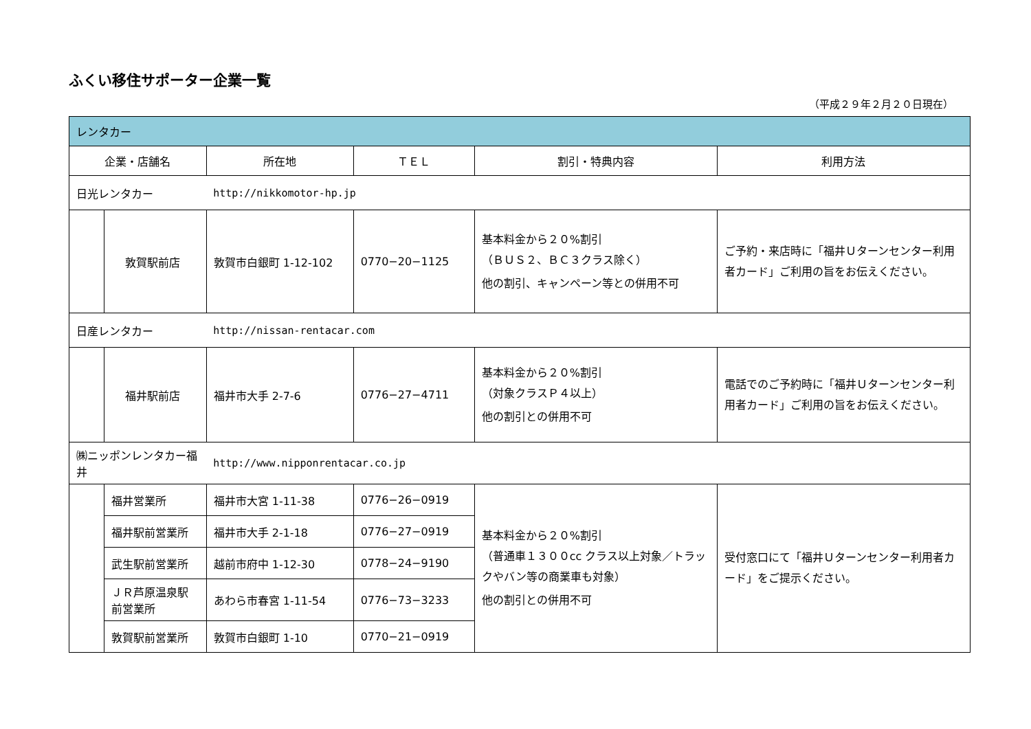ふくい移住サポーター企業一覧
（平成２９年２月２０日現在）
| レンタカー | | | | | |
| 企業・店舗名 | | 所在地 | ＴＥＬ | 割引・特典内容 | 利用方法 |
| 日光レンタカー | | http://nikkomotor-hp.jp | | | |
| | 敦賀駅前店 | 敦賀市白銀町 1-12-102 | 0770−20−1125 | 基本料金から２０%割引 （ＢＵＳ２、ＢＣ３クラス除く） 他の割引、キャンペーン等との併用不可 | ご予約・来店時に「福井Ｕターンセンター利用者カード」ご利用の旨をお伝えください。 |
| 日産レンタカー | | http://nissan-rentacar.com | | | |
| | 福井駅前店 | 福井市大手 2-7-6 | 0776−27−4711 | 基本料金から２０%割引 （対象クラスＰ４以上） 他の割引との併用不可 | 電話でのご予約時に「福井Ｕターンセンター利用者カード」ご利用の旨をお伝えください。 |
| ㈱ニッポンレンタカー福井 | | http://www.nipponrentacar.co.jp | | | |
| | 福井営業所 | 福井市大宮 1-11-38 | 0776−26−0919 | 基本料金から２０%割引 （普通車１３００cc クラス以上対象／トラックやバン等の商業車も対象） 他の割引との併用不可 | 受付窓口にて「福井Ｕターンセンター利用者カード」をご提示ください。 |
| | 福井駅前営業所 | 福井市大手 2-1-18 | 0776−27−0919 | | |
| | 武生駅前営業所 | 越前市府中 1-12-30 | 0778−24−9190 | | |
| | ＪＲ芦原温泉駅前営業所 | あわら市春宮 1-11-54 | 0776−73−3233 | | |
| | 敦賀駅前営業所 | 敦賀市白銀町 1-10 | 0770−21−0919 | | |